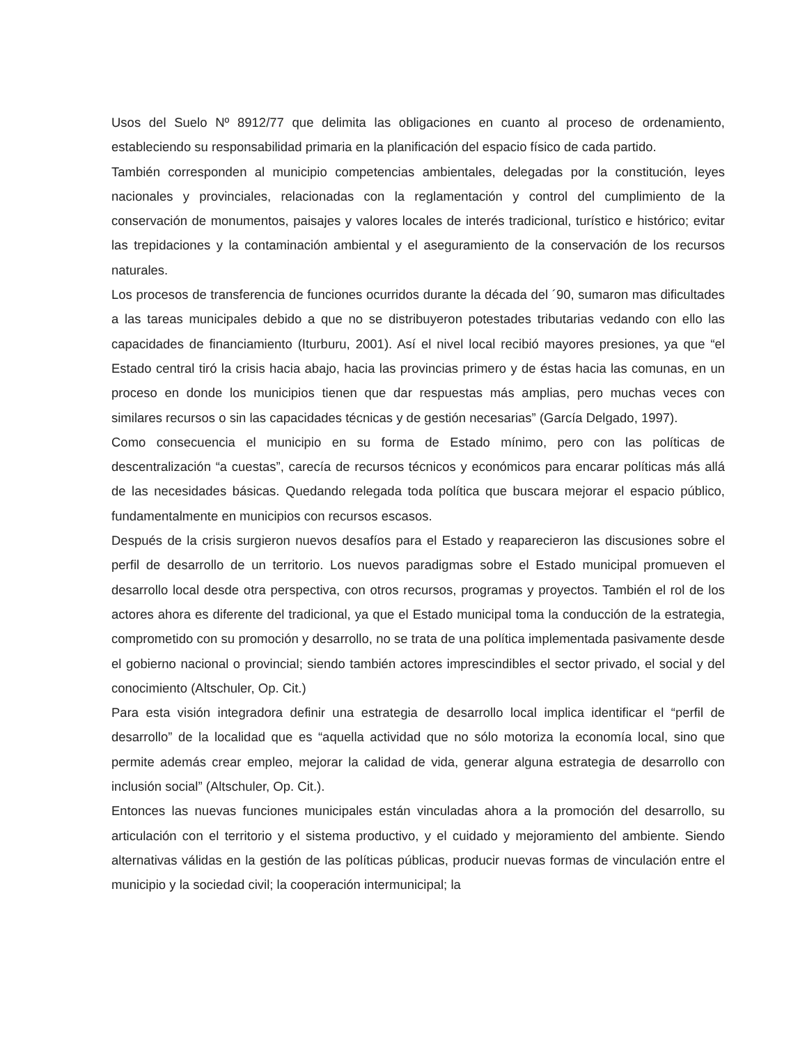Usos del Suelo Nº 8912/77 que delimita las obligaciones en cuanto al proceso de ordenamiento, estableciendo su responsabilidad primaria en la planificación del espacio físico de cada partido.
También corresponden al municipio competencias ambientales, delegadas por la constitución, leyes nacionales y provinciales, relacionadas con la reglamentación y control del cumplimiento de la conservación de monumentos, paisajes y valores locales de interés tradicional, turístico e histórico; evitar las trepidaciones y la contaminación ambiental y el aseguramiento de la conservación de los recursos naturales.
Los procesos de transferencia de funciones ocurridos durante la década del ´90, sumaron mas dificultades a las tareas municipales debido a que no se distribuyeron potestades tributarias vedando con ello las capacidades de financiamiento (Iturburu, 2001). Así el nivel local recibió mayores presiones, ya que “el Estado central tiró la crisis hacia abajo, hacia las provincias primero y de éstas hacia las comunas, en un proceso en donde los municipios tienen que dar respuestas más amplias, pero muchas veces con similares recursos o sin las capacidades técnicas y de gestión necesarias” (García Delgado, 1997).
Como consecuencia el municipio en su forma de Estado mínimo, pero con las políticas de descentralización “a cuestas”, carecía de recursos técnicos y económicos para encarar políticas más allá de las necesidades básicas. Quedando relegada toda política que buscara mejorar el espacio público, fundamentalmente en municipios con recursos escasos.
Después de la crisis surgieron nuevos desafíos para el Estado y reaparecieron las discusiones sobre el perfil de desarrollo de un territorio. Los nuevos paradigmas sobre el Estado municipal promueven el desarrollo local desde otra perspectiva, con otros recursos, programas y proyectos. También el rol de los actores ahora es diferente del tradicional, ya que el Estado municipal toma la conducción de la estrategia, comprometido con su promoción y desarrollo, no se trata de una política implementada pasivamente desde el gobierno nacional o provincial; siendo también actores imprescindibles el sector privado, el social y del conocimiento (Altschuler, Op. Cit.)
Para esta visión integradora definir una estrategia de desarrollo local implica identificar el “perfil de desarrollo” de la localidad que es “aquella actividad que no sólo motoriza la economía local, sino que permite además crear empleo, mejorar la calidad de vida, generar alguna estrategia de desarrollo con inclusión social” (Altschuler, Op. Cit.).
Entonces las nuevas funciones municipales están vinculadas ahora a la promoción del desarrollo, su articulación con el territorio y el sistema productivo, y el cuidado y mejoramiento del ambiente. Siendo alternativas válidas en la gestión de las políticas públicas, producir nuevas formas de vinculación entre el municipio y la sociedad civil; la cooperación intermunicipal; la